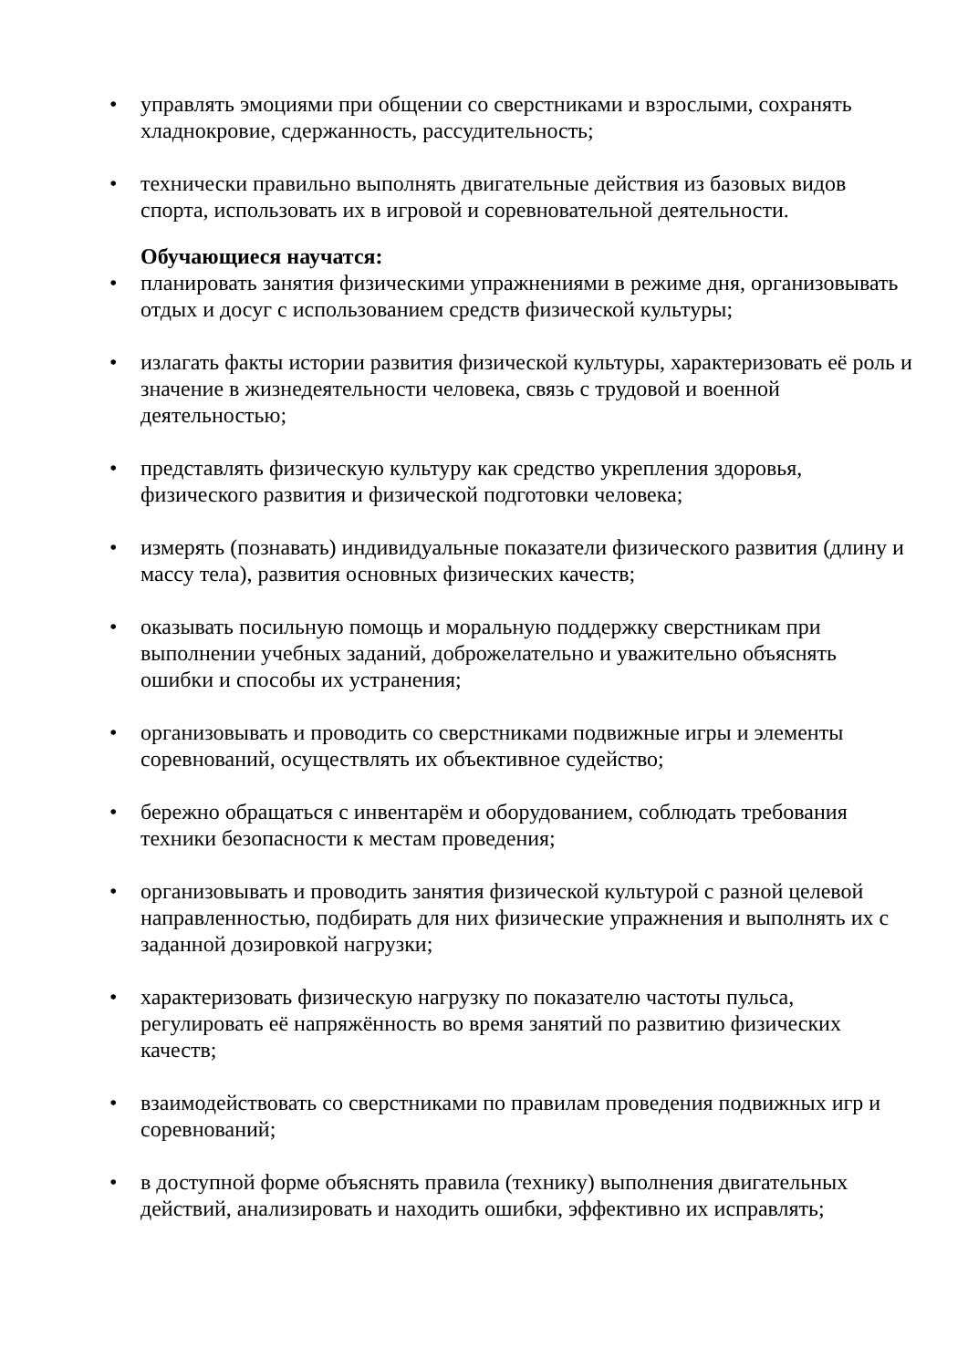• управлять эмоциями при общении со сверстниками и взрослыми, сохранять хладнокровие, сдержанность, рассудительность;
• технически правильно выполнять двигательные действия из базовых видов спорта, использовать их в игровой и соревновательной деятельности.
Обучающиеся научатся:
• планировать занятия физическими упражнениями в режиме дня, организовывать отдых и досуг с использованием средств физической культуры;
• излагать факты истории развития физической культуры, характеризовать её роль и значение в жизнедеятельности человека, связь с трудовой и военной деятельностью;
• представлять физическую культуру как средство укрепления здоровья, физического развития и физической подготовки человека;
• измерять (познавать) индивидуальные показатели физического развития (длину и массу тела), развития основных физических качеств;
• оказывать посильную помощь и моральную поддержку сверстникам при выполнении учебных заданий, доброжелательно и уважительно объяснять ошибки и способы их устранения;
• организовывать и проводить со сверстниками подвижные игры и элементы соревнований, осуществлять их объективное судейство;
• бережно обращаться с инвентарём и оборудованием, соблюдать требования техники безопасности к местам проведения;
• организовывать и проводить занятия физической культурой с разной целевой направленностью, подбирать для них физические упражнения и выполнять их с заданной дозировкой нагрузки;
• характеризовать физическую нагрузку по показателю частоты пульса, регулировать её напряжённость во время занятий по развитию физических качеств;
• взаимодействовать со сверстниками по правилам проведения подвижных игр и соревнований;
• в доступной форме объяснять правила (технику) выполнения двигательных действий, анализировать и находить ошибки, эффективно их исправлять;